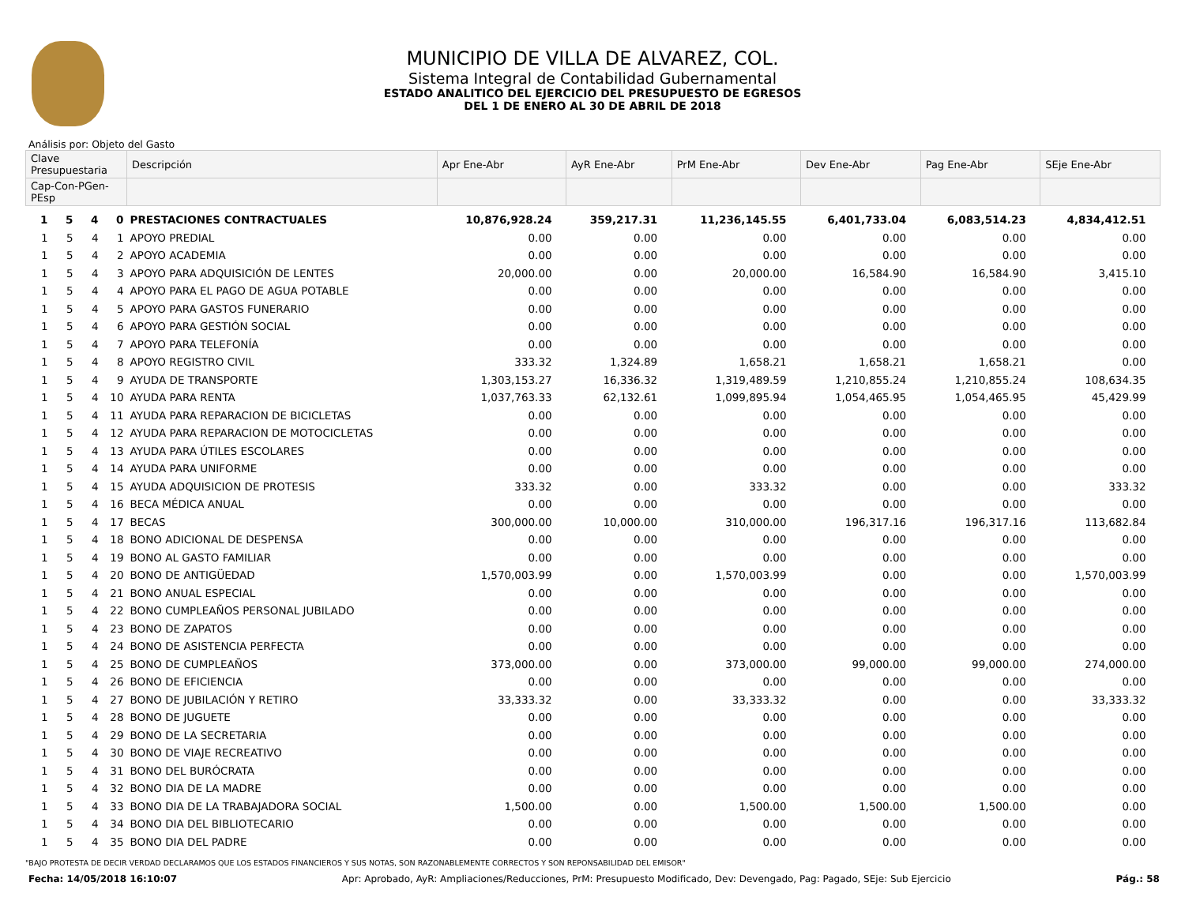MUNICIPIO DE VILLA DE ALVAREZ, COL.
Sistema Integral de Contabilidad Gubernamental
ESTADO ANALITICO DEL EJERCICIO DEL PRESUPUESTO DE EGRESOS
DEL 1 DE ENERO AL 30 DE ABRIL DE 2018
Análisis por: Objeto del Gasto
| Clave Presupuestaria | | | | Descripción | Apr Ene-Abr | AyR Ene-Abr | PrM Ene-Abr | Dev Ene-Abr | Pag Ene-Abr | SEje Ene-Abr |
| --- | --- | --- | --- | --- | --- | --- | --- | --- | --- | --- |
| Cap-Con-PGen-PEsp | | | | | | | | | | |
| 1 | 5 | 4 | 0 | PRESTACIONES CONTRACTUALES | 10,876,928.24 | 359,217.31 | 11,236,145.55 | 6,401,733.04 | 6,083,514.23 | 4,834,412.51 |
| 1 | 5 | 4 | 1 | APOYO PREDIAL | 0.00 | 0.00 | 0.00 | 0.00 | 0.00 | 0.00 |
| 1 | 5 | 4 | 2 | APOYO ACADEMIA | 0.00 | 0.00 | 0.00 | 0.00 | 0.00 | 0.00 |
| 1 | 5 | 4 | 3 | APOYO PARA ADQUISICIÓN DE LENTES | 20,000.00 | 0.00 | 20,000.00 | 16,584.90 | 16,584.90 | 3,415.10 |
| 1 | 5 | 4 | 4 | APOYO PARA EL PAGO DE AGUA POTABLE | 0.00 | 0.00 | 0.00 | 0.00 | 0.00 | 0.00 |
| 1 | 5 | 4 | 5 | APOYO PARA GASTOS FUNERARIO | 0.00 | 0.00 | 0.00 | 0.00 | 0.00 | 0.00 |
| 1 | 5 | 4 | 6 | APOYO PARA GESTIÓN SOCIAL | 0.00 | 0.00 | 0.00 | 0.00 | 0.00 | 0.00 |
| 1 | 5 | 4 | 7 | APOYO PARA TELEFONÍA | 0.00 | 0.00 | 0.00 | 0.00 | 0.00 | 0.00 |
| 1 | 5 | 4 | 8 | APOYO REGISTRO CIVIL | 333.32 | 1,324.89 | 1,658.21 | 1,658.21 | 1,658.21 | 0.00 |
| 1 | 5 | 4 | 9 | AYUDA DE TRANSPORTE | 1,303,153.27 | 16,336.32 | 1,319,489.59 | 1,210,855.24 | 1,210,855.24 | 108,634.35 |
| 1 | 5 | 4 | 10 | AYUDA PARA RENTA | 1,037,763.33 | 62,132.61 | 1,099,895.94 | 1,054,465.95 | 1,054,465.95 | 45,429.99 |
| 1 | 5 | 4 | 11 | AYUDA PARA REPARACION DE BICICLETAS | 0.00 | 0.00 | 0.00 | 0.00 | 0.00 | 0.00 |
| 1 | 5 | 4 | 12 | AYUDA PARA REPARACION DE MOTOCICLETAS | 0.00 | 0.00 | 0.00 | 0.00 | 0.00 | 0.00 |
| 1 | 5 | 4 | 13 | AYUDA PARA ÚTILES ESCOLARES | 0.00 | 0.00 | 0.00 | 0.00 | 0.00 | 0.00 |
| 1 | 5 | 4 | 14 | AYUDA PARA UNIFORME | 0.00 | 0.00 | 0.00 | 0.00 | 0.00 | 0.00 |
| 1 | 5 | 4 | 15 | AYUDA ADQUISICION DE PROTESIS | 333.32 | 0.00 | 333.32 | 0.00 | 0.00 | 333.32 |
| 1 | 5 | 4 | 16 | BECA MÉDICA ANUAL | 0.00 | 0.00 | 0.00 | 0.00 | 0.00 | 0.00 |
| 1 | 5 | 4 | 17 | BECAS | 300,000.00 | 10,000.00 | 310,000.00 | 196,317.16 | 196,317.16 | 113,682.84 |
| 1 | 5 | 4 | 18 | BONO ADICIONAL DE DESPENSA | 0.00 | 0.00 | 0.00 | 0.00 | 0.00 | 0.00 |
| 1 | 5 | 4 | 19 | BONO AL GASTO FAMILIAR | 0.00 | 0.00 | 0.00 | 0.00 | 0.00 | 0.00 |
| 1 | 5 | 4 | 20 | BONO DE ANTIGÜEDAD | 1,570,003.99 | 0.00 | 1,570,003.99 | 0.00 | 0.00 | 1,570,003.99 |
| 1 | 5 | 4 | 21 | BONO ANUAL ESPECIAL | 0.00 | 0.00 | 0.00 | 0.00 | 0.00 | 0.00 |
| 1 | 5 | 4 | 22 | BONO CUMPLEAÑOS PERSONAL JUBILADO | 0.00 | 0.00 | 0.00 | 0.00 | 0.00 | 0.00 |
| 1 | 5 | 4 | 23 | BONO DE ZAPATOS | 0.00 | 0.00 | 0.00 | 0.00 | 0.00 | 0.00 |
| 1 | 5 | 4 | 24 | BONO DE ASISTENCIA PERFECTA | 0.00 | 0.00 | 0.00 | 0.00 | 0.00 | 0.00 |
| 1 | 5 | 4 | 25 | BONO DE CUMPLEAÑOS | 373,000.00 | 0.00 | 373,000.00 | 99,000.00 | 99,000.00 | 274,000.00 |
| 1 | 5 | 4 | 26 | BONO DE EFICIENCIA | 0.00 | 0.00 | 0.00 | 0.00 | 0.00 | 0.00 |
| 1 | 5 | 4 | 27 | BONO DE JUBILACIÓN Y RETIRO | 33,333.32 | 0.00 | 33,333.32 | 0.00 | 0.00 | 33,333.32 |
| 1 | 5 | 4 | 28 | BONO DE JUGUETE | 0.00 | 0.00 | 0.00 | 0.00 | 0.00 | 0.00 |
| 1 | 5 | 4 | 29 | BONO DE LA SECRETARIA | 0.00 | 0.00 | 0.00 | 0.00 | 0.00 | 0.00 |
| 1 | 5 | 4 | 30 | BONO DE VIAJE RECREATIVO | 0.00 | 0.00 | 0.00 | 0.00 | 0.00 | 0.00 |
| 1 | 5 | 4 | 31 | BONO DEL BURÓCRATA | 0.00 | 0.00 | 0.00 | 0.00 | 0.00 | 0.00 |
| 1 | 5 | 4 | 32 | BONO DIA DE LA MADRE | 0.00 | 0.00 | 0.00 | 0.00 | 0.00 | 0.00 |
| 1 | 5 | 4 | 33 | BONO DIA DE LA TRABAJADORA SOCIAL | 1,500.00 | 0.00 | 1,500.00 | 1,500.00 | 1,500.00 | 0.00 |
| 1 | 5 | 4 | 34 | BONO DIA DEL BIBLIOTECARIO | 0.00 | 0.00 | 0.00 | 0.00 | 0.00 | 0.00 |
| 1 | 5 | 4 | 35 | BONO DIA DEL PADRE | 0.00 | 0.00 | 0.00 | 0.00 | 0.00 | 0.00 |
"BAJO PROTESTA DE DECIR VERDAD DECLARAMOS QUE LOS ESTADOS FINANCIEROS Y SUS NOTAS, SON RAZONABLEMENTE CORRECTOS Y SON REPONSABILIDAD DEL EMISOR"
Fecha: 14/05/2018 16:10:07 Apr: Aprobado, AyR: Ampliaciones/Reducciones, PrM: Presupuesto Modificado, Dev: Devengado, Pag: Pagado, SEje: Sub Ejercicio Pág.: 58